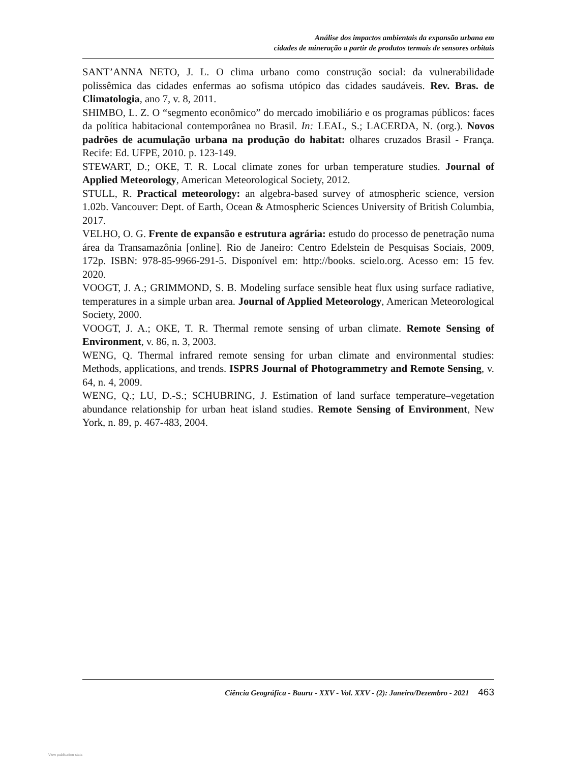Análise dos impactos ambientais da expansão urbana em
cidades de mineração a partir de produtos termais de sensores orbitais
SANT’ANNA NETO, J. L. O clima urbano como construção social: da vulnerabilidade polissêmica das cidades enfermas ao sofisma utópico das cidades saudáveis. Rev. Bras. de Climatologia, ano 7, v. 8, 2011.
SHIMBO, L. Z. O “segmento econômico” do mercado imobiliário e os programas públicos: faces da política habitacional contemporânea no Brasil. In: LEAL, S.; LACERDA, N. (org.). Novos padrões de acumulação urbana na produção do habitat: olhares cruzados Brasil - França. Recife: Ed. UFPE, 2010. p. 123-149.
STEWART, D.; OKE, T. R. Local climate zones for urban temperature studies. Journal of Applied Meteorology, American Meteorological Society, 2012.
STULL, R. Practical meteorology: an algebra-based survey of atmospheric science, version 1.02b. Vancouver: Dept. of Earth, Ocean & Atmospheric Sciences University of British Columbia, 2017.
VELHO, O. G. Frente de expansão e estrutura agrária: estudo do processo de penetração numa área da Transamazônia [online]. Rio de Janeiro: Centro Edelstein de Pesquisas Sociais, 2009, 172p. ISBN: 978-85-9966-291-5. Disponível em: http://books. scielo.org. Acesso em: 15 fev. 2020.
VOOGT, J. A.; GRIMMOND, S. B. Modeling surface sensible heat flux using surface radiative, temperatures in a simple urban area. Journal of Applied Meteorology, American Meteorological Society, 2000.
VOOGT, J. A.; OKE, T. R. Thermal remote sensing of urban climate. Remote Sensing of Environment, v. 86, n. 3, 2003.
WENG, Q. Thermal infrared remote sensing for urban climate and environmental studies: Methods, applications, and trends. ISPRS Journal of Photogrammetry and Remote Sensing, v. 64, n. 4, 2009.
WENG, Q.; LU, D.-S.; SCHUBRING, J. Estimation of land surface temperature–vegetation abundance relationship for urban heat island studies. Remote Sensing of Environment, New York, n. 89, p. 467-483, 2004.
Ciência Geográfica - Bauru - XXV - Vol. XXV - (2): Janeiro/Dezembro - 2021 463
View publication stats